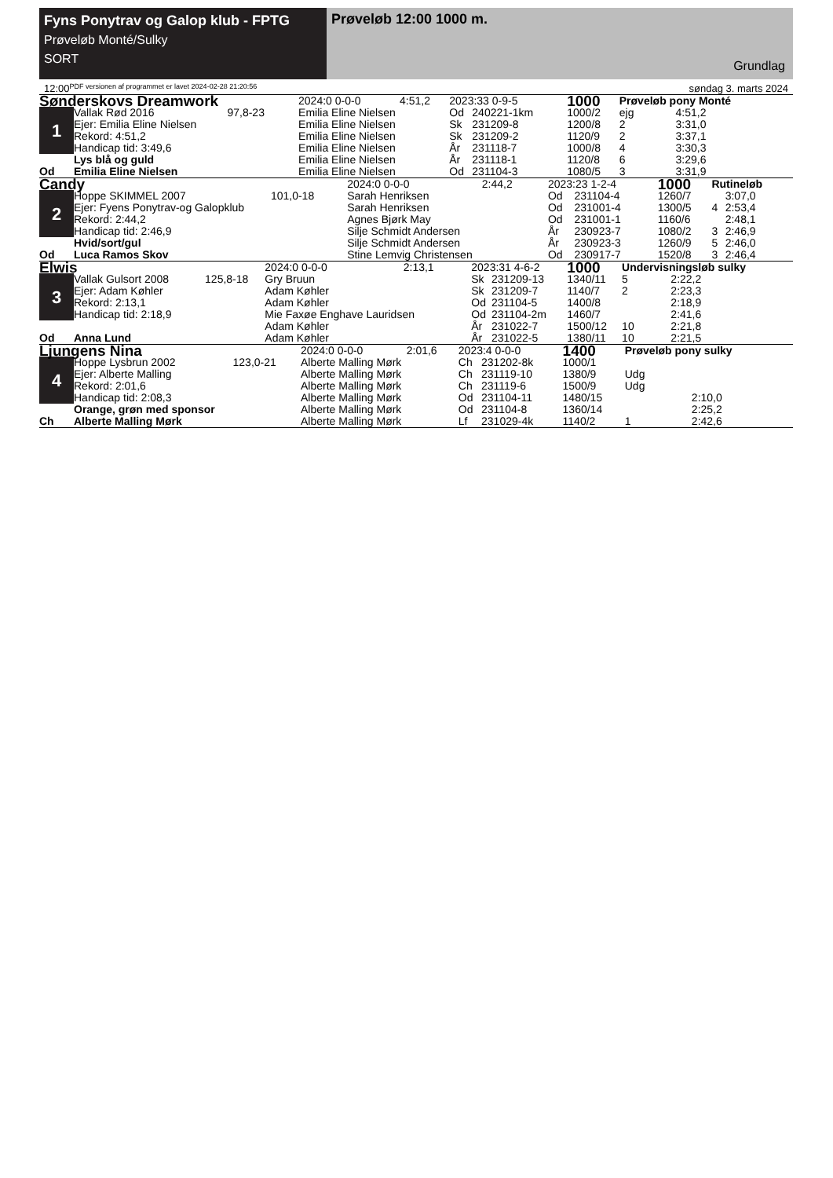Fyns Ponytrav og Galop klub - FPTG
Prøveløb Monté/Sulky
SORT
Prøveløb 12:00 1000 m.
Grundlag
12:00 PDF versionen af programmet er lavet 2024-02-28 21:20:56 søndag 3. marts 2024
| Sønderskovs Dreamwork | | | 2024:0 0-0-0 | 4:51,2 | 2023:33 0-9-5 | | 1000 | Prøveløb pony Monté | |
| 1 | Vallak Rød 2016 | 97,8-23 | Emilia Eline Nielsen | | Od | 240221-1km | 1000/2 | ejg | 4:51,2 |
| | Ejer: Emilia Eline Nielsen | | Emilia Eline Nielsen | | Sk | 231209-8 | 1200/8 | 2 | 3:31,0 |
| | Rekord: 4:51,2 | | Emilia Eline Nielsen | | Sk | 231209-2 | 1120/9 | 2 | 3:37,1 |
| | Handicap tid: 3:49,6 | | Emilia Eline Nielsen | | År | 231118-7 | 1000/8 | 4 | 3:30,3 |
| | Lys blå og guld | | Emilia Eline Nielsen | | År | 231118-1 | 1120/8 | 6 | 3:29,6 |
| Od | Emilia Eline Nielsen | | Emilia Eline Nielsen | | Od | 231104-3 | 1080/5 | 3 | 3:31,9 |
| Candy | | | 2024:0 0-0-0 | 2:44,2 | 2023:23 1-2-4 | | 1000 | Rutineløb | |
| 2 | Hoppe SKIMMEL 2007 | 101,0-18 | Sarah Henriksen | | Od | 231104-4 | 1260/7 | | 3:07,0 |
| | Ejer: Fyens Ponytrav-og Galopklub | | Sarah Henriksen | | Od | 231001-4 | 1300/5 | 4 | 2:53,4 |
| | Rekord: 2:44,2 | | Agnes Bjørk May | | Od | 231001-1 | 1160/6 | | 2:48,1 |
| | Handicap tid: 2:46,9 | | Silje Schmidt Andersen | | År | 230923-7 | 1080/2 | 3 | 2:46,9 |
| | Hvid/sort/gul | | Silje Schmidt Andersen | | År | 230923-3 | 1260/9 | 5 | 2:46,0 |
| Od | Luca Ramos Skov | | Stine Lemvig Christensen | | Od | 230917-7 | 1520/8 | 3 | 2:46,4 |
| Elwis | | | 2024:0 0-0-0 | 2:13,1 | 2023:31 4-6-2 | | 1000 | Undervisningsløb sulky | |
| 3 | Vallak Gulsort 2008 | 125,8-18 | Gry Bruun | | Sk | 231209-13 | 1340/11 | 5 | 2:22,2 |
| | Ejer: Adam Køhler | | Adam Køhler | | Sk | 231209-7 | 1140/7 | 2 | 2:23,3 |
| | Rekord: 2:13,1 | | Adam Køhler | | Od | 231104-5 | 1400/8 | | 2:18,9 |
| | Handicap tid: 2:18,9 | | Mie Faxøe Enghave Lauridsen | | Od | 231104-2m | 1460/7 | | 2:41,6 |
| | | | Adam Køhler | | År | 231022-7 | 1500/12 | 10 | 2:21,8 |
| Od | Anna Lund | | Adam Køhler | | År | 231022-5 | 1380/11 | 10 | 2:21,5 |
| Ljungens Nina | | | 2024:0 0-0-0 | 2:01,6 | 2023:4 0-0-0 | | 1400 | Prøveløb pony sulky | |
| 4 | Hoppe Lysbrun 2002 | 123,0-21 | Alberte Malling Mørk | | Ch | 231202-8k | 1000/1 | | |
| | Ejer: Alberte Malling | | Alberte Malling Mørk | | Ch | 231119-10 | 1380/9 | Udg | |
| | Rekord: 2:01,6 | | Alberte Malling Mørk | | Ch | 231119-6 | 1500/9 | Udg | |
| | Handicap tid: 2:08,3 | | Alberte Malling Mørk | | Od | 231104-11 | 1480/15 | | 2:10,0 |
| | Orange, grøn med sponsor | | Alberte Malling Mørk | | Od | 231104-8 | 1360/14 | | 2:25,2 |
| Ch | Alberte Malling Mørk | | Alberte Malling Mørk | | Lf | 231029-4k | 1140/2 | 1 | 2:42,6 |